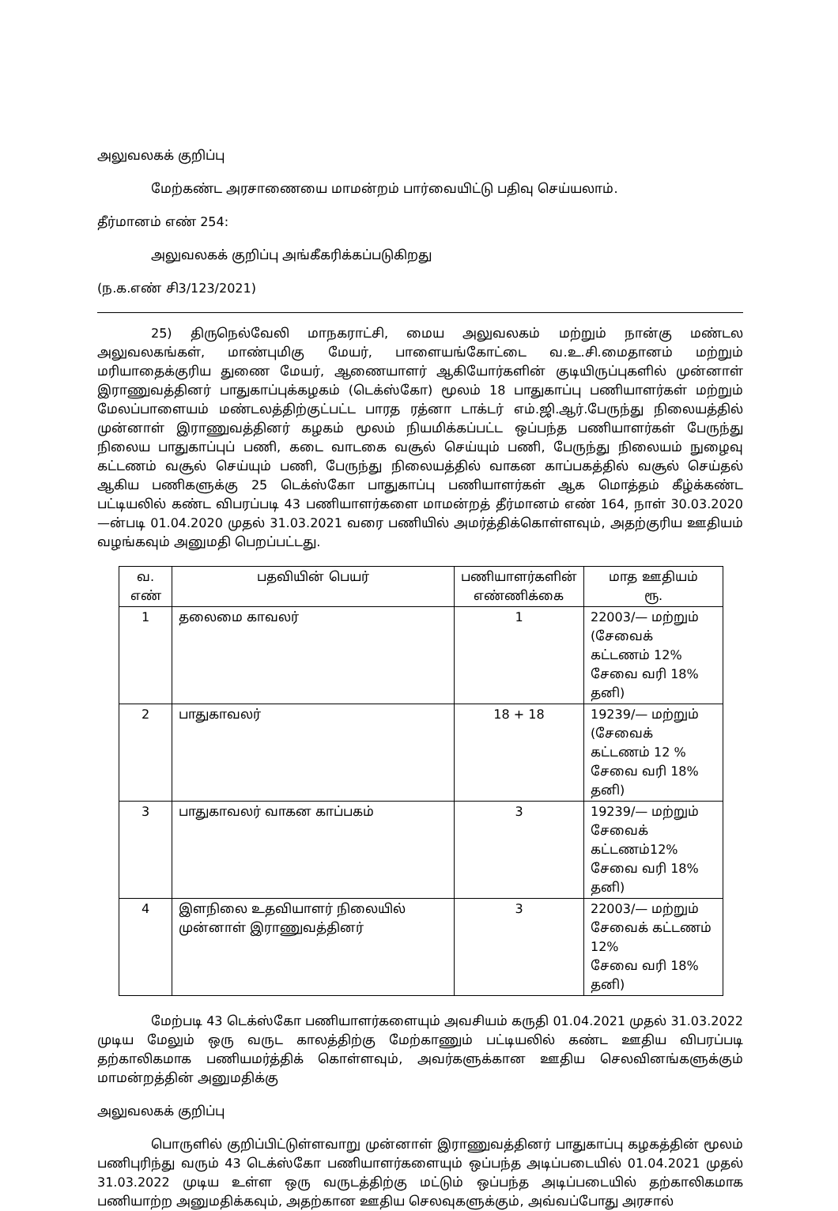அலுவலகக் குறிப்பு
மேற்கண்ட அரசாணையை மாமன்றம் பார்வையிட்டு பதிவு செய்யலாம்.
தீர்மானம் எண் 254:
அலுவலகக் குறிப்பு அங்கீகரிக்கப்படுகிறது
(ந.க.எண் சி3/123/2021)
25) திருநெல்வேலி மாநகராட்சி, மைய அலுவலகம் மற்றும் நான்கு மண்டல அலுவலகங்கள், மாண்புமிகு மேயர், பாளையங்கோட்டை வ.உ.சி.மைதானம் மற்றும் மரியாதைக்குரிய துணை மேயர், ஆணையாளர் ஆகியோர்களின் குடியிருப்புகளில் முன்னாள் இராணுவத்தினர் பாதுகாப்புக்கழகம் (டெக்ஸ்கோ) மூலம் 18 பாதுகாப்பு பணியாளர்கள் மற்றும் மேலப்பாளையம் மண்டலத்திற்குட்பட்ட பாரத ரத்னா டாக்டர் எம்.ஜி.ஆர்.பேருந்து நிலையத்தில் முன்னாள் இராணுவத்தினர் கழகம் மூலம் நியமிக்கப்பட்ட ஒப்பந்த பணியாளர்கள் பேருந்து நிலைய பாதுகாப்புப் பணி, கடை வாடகை வசூல் செய்யும் பணி, பேருந்து நிலையம் நுழைவு கட்டணம் வசூல் செய்யும் பணி, பேருந்து நிலையத்தில் வாகன காப்பகத்தில் வசூல் செய்தல் ஆகிய பணிகளுக்கு 25 டெக்ஸ்கோ பாதுகாப்பு பணியாளர்கள் ஆக மொத்தம் கீழ்க்கண்ட பட்டியலில் கண்ட விபரப்படி 43 பணியாளர்களை மாமன்றத் தீர்மானம் எண் 164, நாள் 30.03.2020—ன்படி 01.04.2020 முதல் 31.03.2021 வரை பணியில் அமர்த்திக்கொள்ளவும், அதற்குரிய ஊதியம் வழங்கவும் அனுமதி பெறப்பட்டது.
| வ. எண் | பதவியின் பெயர் | பணியாளர்களின் எண்ணிக்கை | மாத ஊதியம் ரூ. |
| --- | --- | --- | --- |
| 1 | தலைமை காவலர் | 1 | 22003/— மற்றும் (சேவைக் கட்டணம் 12% சேவை வரி 18% தனி) |
| 2 | பாதுகாவலர் | 18 + 18 | 19239/— மற்றும் (சேவைக் கட்டணம் 12 % சேவை வரி 18% தனி) |
| 3 | பாதுகாவலர் வாகன காப்பகம் | 3 | 19239/— மற்றும் சேவைக் கட்டணம்12% சேவை வரி 18% தனி) |
| 4 | இளநிலை உதவியாளர் நிலையில் முன்னாள் இராணுவத்தினர் | 3 | 22003/— மற்றும் சேவைக் கட்டணம் 12% சேவை வரி 18% தனி) |
மேற்படி 43 டெக்ஸ்கோ பணியாளர்களையும் அவசியம் கருதி 01.04.2021 முதல் 31.03.2022 முடிய மேலும் ஒரு வருட காலத்திற்கு மேற்காணும் பட்டியலில் கண்ட ஊதிய விபரப்படி தற்காலிகமாக பணியமர்த்திக் கொள்ளவும், அவர்களுக்கான ஊதிய செலவினங்களுக்கும் மாமன்றத்தின் அனுமதிக்கு
அலுவலகக் குறிப்பு
பொருளில் குறிப்பிட்டுள்ளவாறு முன்னாள் இராணுவத்தினர் பாதுகாப்பு கழகத்தின் மூலம் பணிபுரிந்து வரும் 43 டெக்ஸ்கோ பணியாளர்களையும் ஒப்பந்த அடிப்படையில் 01.04.2021 முதல் 31.03.2022 முடிய உள்ள ஒரு வருடத்திற்கு மட்டும் ஒப்பந்த அடிப்படையில் தற்காலிகமாக பணியாற்ற அனுமதிக்கவும், அதற்கான ஊதிய செலவுகளுக்கும், அவ்வப்போது அரசால்